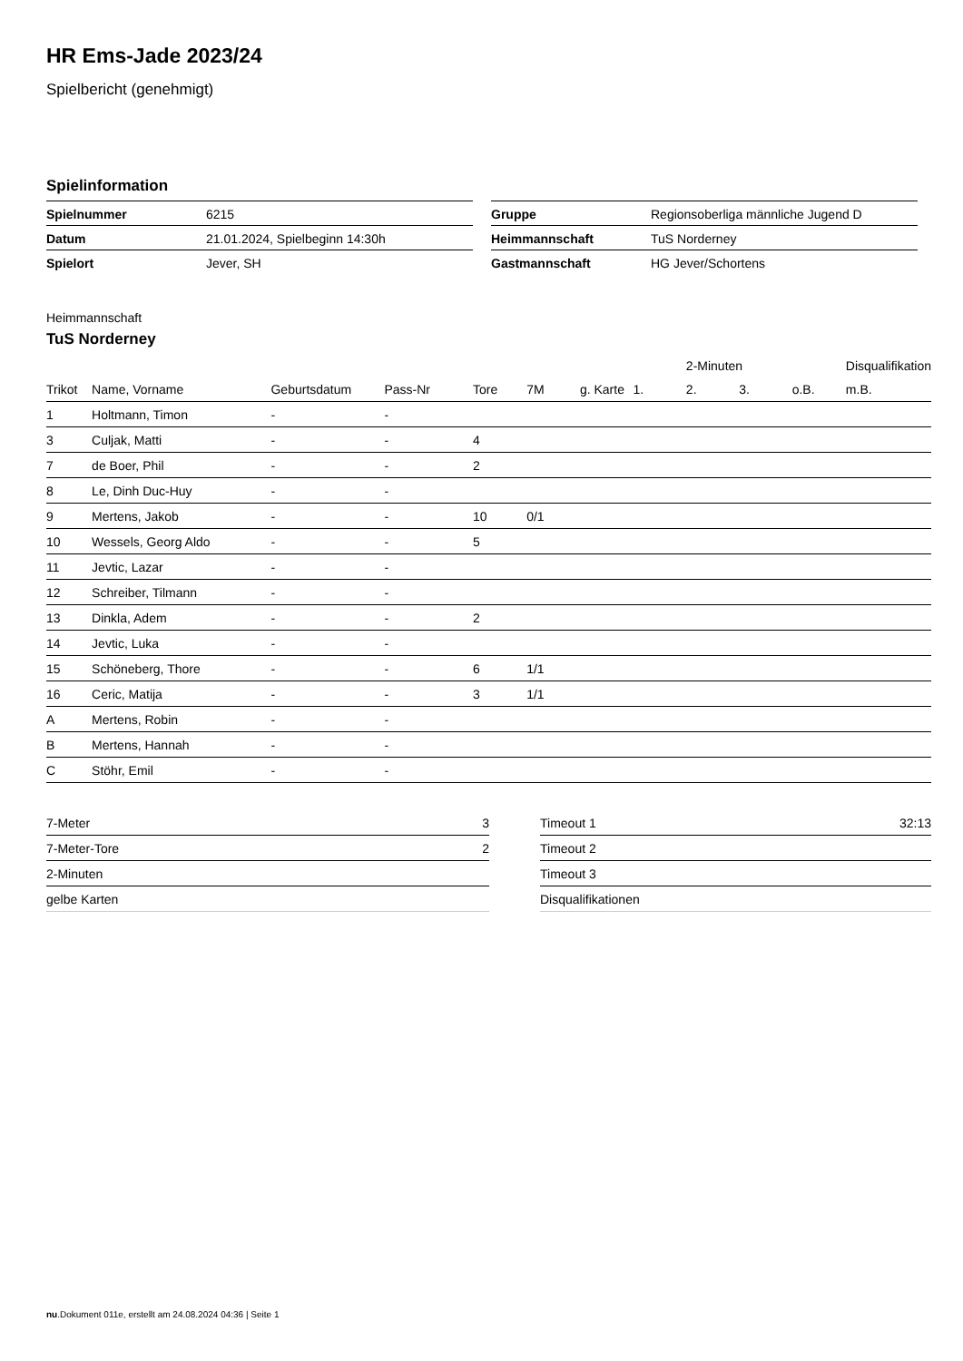HR Ems-Jade 2023/24
Spielbericht (genehmigt)
Spielinformation
| Spielnummer | 6215 |
| Datum | 21.01.2024, Spielbeginn 14:30h |
| Spielort | Jever, SH |
| Gruppe | Regionsoberliga männliche Jugend D |
| Heimmannschaft | TuS Norderney |
| Gastmannschaft | HG Jever/Schortens |
Heimmannschaft
TuS Norderney
| | | | | | | | | 2-Minuten | | | Disqualifikation |
| --- | --- | --- | --- | --- | --- | --- | --- | --- | --- | --- | --- |
| Trikot | Name, Vorname | Geburtsdatum | Pass-Nr | Tore | 7M | g. Karte | 1. | 2. | 3. | o.B. | m.B. |
| 1 | Holtmann, Timon | - | - | | | | | | | | |
| 3 | Culjak, Matti | - | - | 4 | | | | | | | |
| 7 | de Boer, Phil | - | - | 2 | | | | | | | |
| 8 | Le, Dinh Duc-Huy | - | - | | | | | | | | |
| 9 | Mertens, Jakob | - | - | 10 | 0/1 | | | | | | |
| 10 | Wessels, Georg Aldo | - | - | 5 | | | | | | | |
| 11 | Jevtic, Lazar | - | - | | | | | | | | |
| 12 | Schreiber, Tilmann | - | - | | | | | | | | |
| 13 | Dinkla, Adem | - | - | 2 | | | | | | | |
| 14 | Jevtic, Luka | - | - | | | | | | | | |
| 15 | Schöneberg, Thore | - | - | 6 | 1/1 | | | | | | |
| 16 | Ceric, Matija | - | - | 3 | 1/1 | | | | | | |
| A | Mertens, Robin | - | - | | | | | | | | |
| B | Mertens, Hannah | - | - | | | | | | | | |
| C | Stöhr, Emil | - | - | | | | | | | | |
| 7-Meter | 3 |
| 7-Meter-Tore | 2 |
| 2-Minuten | |
| gelbe Karten | |
| Timeout 1 | 32:13 |
| Timeout 2 | |
| Timeout 3 | |
| Disqualifikationen | |
nu.Dokument 011e, erstellt am 24.08.2024 04:36 | Seite 1